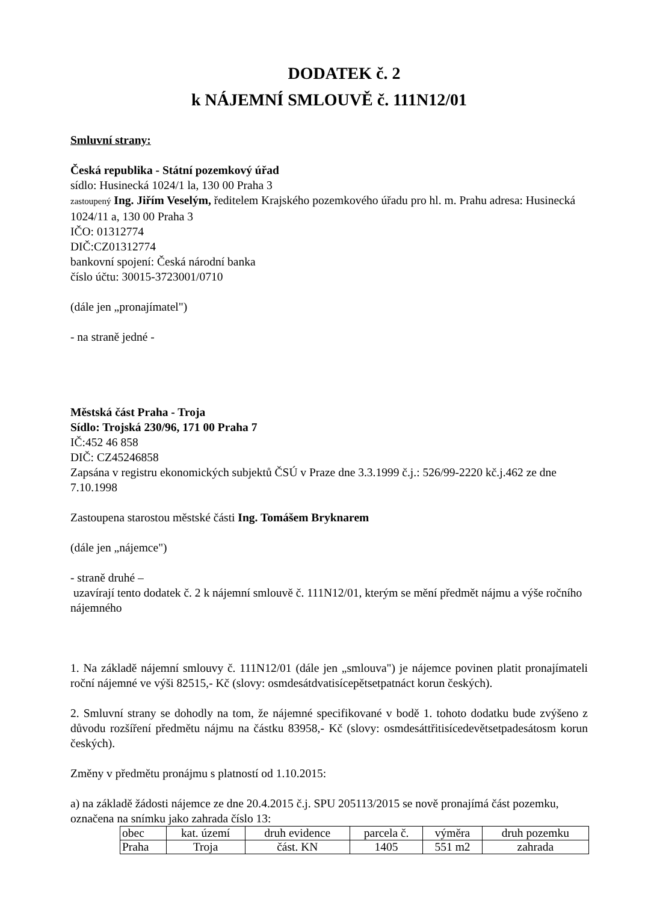DODATEK č. 2
k NÁJEMNÍ SMLOUVĚ č. 111N12/01
Smluvní strany:
Česká republika - Státní pozemkový úřad
sídlo: Husinecká 1024/1 la, 130 00 Praha 3
zastoupený Ing. Jiřím Veselým, ředitelem Krajského pozemkového úřadu pro hl. m. Prahu adresa: Husinecká 1024/11 a, 130 00 Praha 3
IČO: 01312774
DIČ:CZ01312774
bankovní spojení: Česká národní banka
číslo účtu: 30015-3723001/0710
(dále jen „pronajímatel")
- na straně jedné -
Městská část Praha - Troja
Sídlo: Trojská 230/96, 171 00 Praha 7
IČ:452 46 858
DIČ: CZ45246858
Zapsána v registru ekonomických subjektů ČSÚ v Praze dne 3.3.1999 č.j.: 526/99-2220 kč.j.462 ze dne 7.10.1998
Zastoupena starostou městské části Ing. Tomášem Bryknarem
(dále jen „nájemce")
- straně druhé –
uzavírají tento dodatek č. 2 k nájemní smlouvě č. 111N12/01, kterým se mění předmět nájmu a výše ročního nájemného
1. Na základě nájemní smlouvy č. 111N12/01 (dále jen „smlouva") je nájemce povinen platit pronajímateli roční nájemné ve výši 82515,- Kč (slovy: osmdesátdvatisícepětsetpatnáct korun českých).
2. Smluvní strany se dohodly na tom, že nájemné specifikované v bodě 1. tohoto dodatku bude zvýšeno z důvodu rozšíření předmětu nájmu na částku 83958,- Kč (slovy: osmdesáttřitisícedevětsetpadesátosm korun českých).
Změny v předmětu pronájmu s platností od 1.10.2015:
a) na základě žádosti nájemce ze dne 20.4.2015 č.j. SPU 205113/2015 se nově pronajímá část pozemku, označena na snímku jako zahrada číslo 13:
| obec | kat. území | druh evidence | parcela č. | výměra | druh pozemku |
| Praha | Troja | část. KN | 1405 | 551 m2 | zahrada |